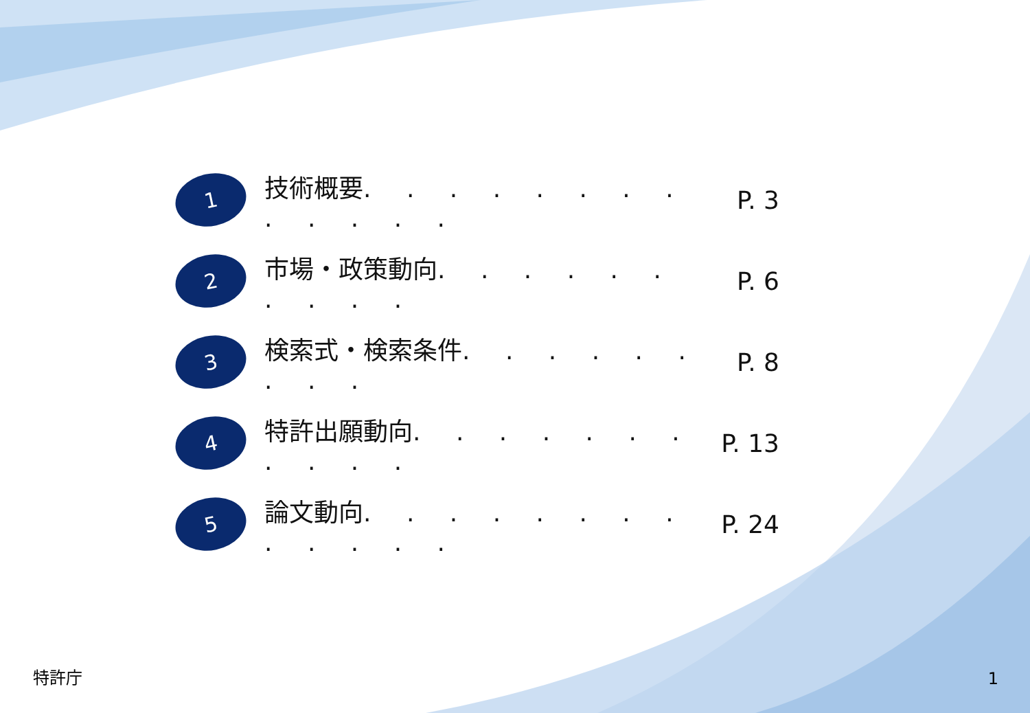1
技術概要. . . . . . . . . . . . .
P. 3
2
市場・政策動向. . . . . . . . . .
P. 6
3
検索式・検索条件. . . . . . . . .
P. 8
4
特許出願動向. . . . . . . . . . .
P. 13
5
論文動向. . . . . . . . . . . . .
P. 24
特許庁 1